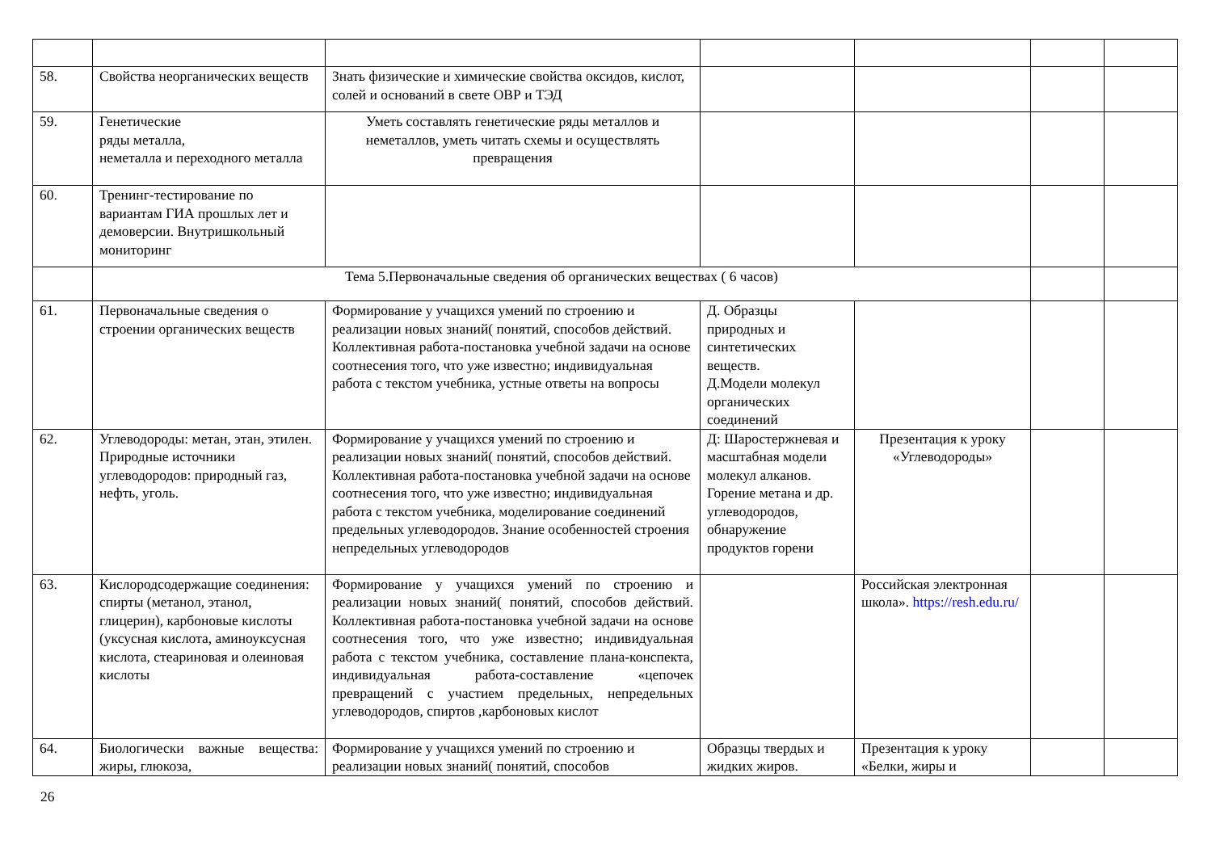| 58. | Свойства неорганических веществ | Знать физические и химические свойства оксидов, кислот, солей и оснований в свете ОВР и ТЭД | | | | |
| 59. | Генетические ряды металла, неметалла и переходного металла | Уметь составлять генетические ряды металлов и неметаллов, уметь читать схемы и осуществлять превращения | | | | |
| 60. | Тренинг-тестирование по вариантам ГИА прошлых лет и демоверсии. Внутришкольный мониторинг | | | | | |
| | Тема 5.Первоначальные сведения об органических веществах ( 6 часов) | | | | | |
| 61. | Первоначальные сведения о строении органических веществ | Формирование у учащихся умений по строению и реализации новых знаний( понятий, способов действий. Коллективная работа-постановка учебной задачи на основе соотнесения того, что уже известно; индивидуальная работа с текстом учебника, устные ответы на вопросы | Д. Образцы природных и синтетических веществ. Д.Модели молекул органических соединений | | | |
| 62. | Углеводороды: метан, этан, этилен. Природные источники углеводородов: природный газ, нефть, уголь. | Формирование у учащихся умений по строению и реализации новых знаний( понятий, способов действий. Коллективная работа-постановка учебной задачи на основе соотнесения того, что уже известно; индивидуальная работа с текстом учебника, моделирование соединений предельных углеводородов. Знание особенностей строения непредельных углеводородов | Д: Шаростержневая и масштабная модели молекул алканов. Горение метана и др. углеводородов, обнаружение продуктов горени | Презентация к уроку «Углеводороды» | | |
| 63. | Кислородсодержащие соединения: спирты (метанол, этанол, глицерин), карбоновые кислоты (уксусная кислота, аминоуксусная кислота, стеариновая и олеиновая кислоты | Формирование у учащихся умений по строению и реализации новых знаний( понятий, способов действий. Коллективная работа-постановка учебной задачи на основе соотнесения того, что уже известно; индивидуальная работа с текстом учебника, составление плана-конспекта, индивидуальная работа-составление «цепочек превращений с участием предельных, непредельных углеводородов, спиртов ,карбоновых кислот | | Российская электронная школа». https://resh.edu.ru/ | | |
| 64. | Биологически важные вещества: жиры, глюкоза, | Формирование у учащихся умений по строению и реализации новых знаний( понятий, способов | Образцы твердых и жидких жиров. | Презентация к уроку «Белки, жиры и | | |
26